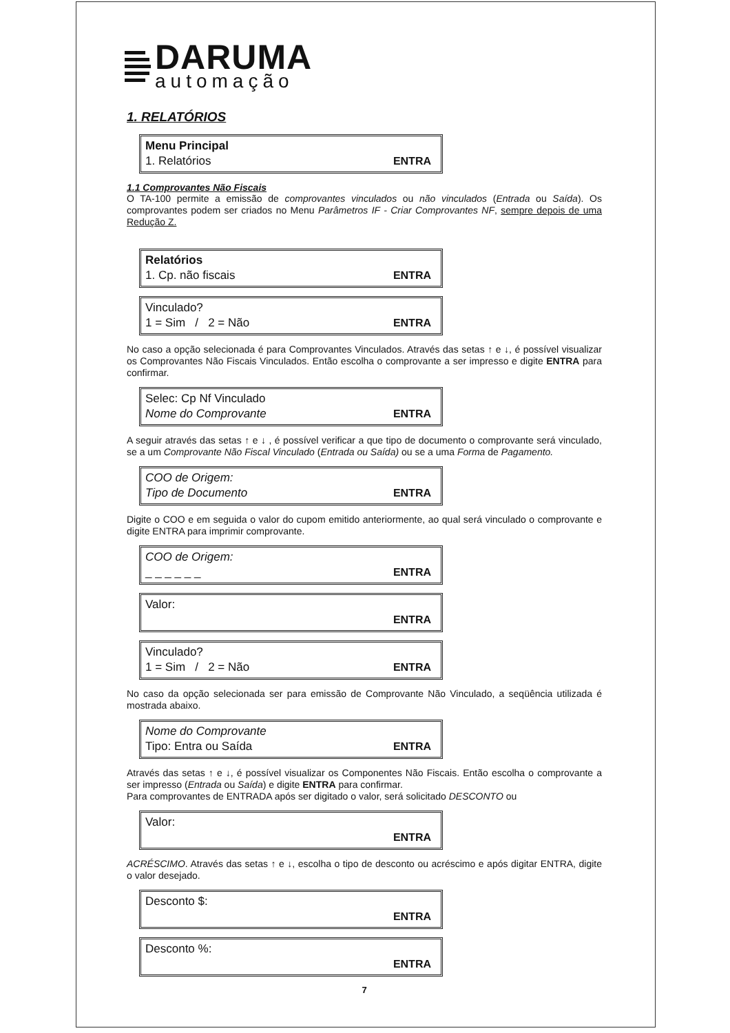DARUMA
automação
1. RELATÓRIOS
Menu Principal
1. Relatórios ENTRA
1.1 Comprovantes Não Fiscais
O TA-100 permite a emissão de comprovantes vinculados ou não vinculados (Entrada ou Saída). Os comprovantes podem ser criados no Menu Parâmetros IF - Criar Comprovantes NF, sempre depois de uma Redução Z.
Relatórios
1. Cp. não fiscais ENTRA
Vinculado?
1 = Sim / 2 = Não ENTRA
No caso a opção selecionada é para Comprovantes Vinculados. Através das setas ↑ e ↓, é possível visualizar os Comprovantes Não Fiscais Vinculados. Então escolha o comprovante a ser impresso e digite ENTRA para confirmar.
Selec: Cp Nf Vinculado
Nome do Comprovante ENTRA
A seguir através das setas ↑ e ↓ , é possível verificar a que tipo de documento o comprovante será vinculado, se a um Comprovante Não Fiscal Vinculado (Entrada ou Saída) ou se a uma Forma de Pagamento.
COO de Origem:
Tipo de Documento ENTRA
Digite o COO e em seguida o valor do cupom emitido anteriormente, ao qual será vinculado o comprovante e digite ENTRA para imprimir comprovante.
COO de Origem:
_ _ _ _ _ _ ENTRA
Valor:
ENTRA
Vinculado?
1 = Sim / 2 = Não ENTRA
No caso da opção selecionada ser para emissão de Comprovante Não Vinculado, a seqüência utilizada é mostrada abaixo.
Nome do Comprovante
Tipo: Entra ou Saída ENTRA
Através das setas ↑ e ↓, é possível visualizar os Componentes Não Fiscais. Então escolha o comprovante a ser impresso (Entrada ou Saída) e digite ENTRA para confirmar.
Para comprovantes de ENTRADA após ser digitado o valor, será solicitado DESCONTO ou
Valor:
ENTRA
ACRÉSCIMO. Através das setas ↑ e ↓, escolha o tipo de desconto ou acréscimo e após digitar ENTRA, digite o valor desejado.
Desconto $:
ENTRA
Desconto %:
ENTRA
7